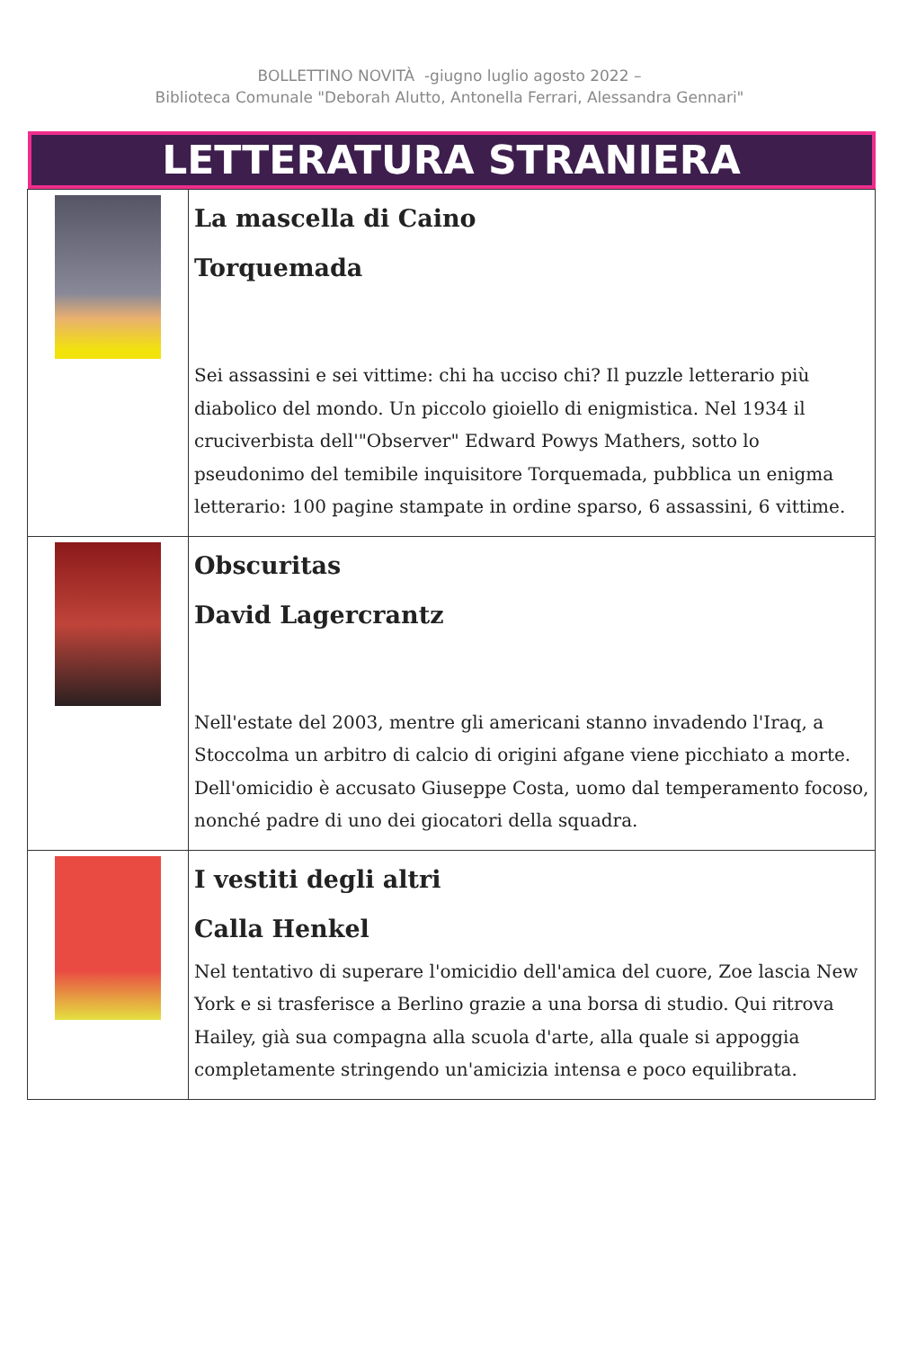BOLLETTINO NOVITÀ -giugno luglio agosto 2022 –
Biblioteca Comunale "Deborah Alutto, Antonella Ferrari, Alessandra Gennari"
| LETTERATURA STRANIERA | |
| | La mascella di Caino Torquemada Sei assassini e sei vittime: chi ha ucciso chi? Il puzzle letterario più diabolico del mondo. Un piccolo gioiello di enigmistica. Nel 1934 il cruciverbista dell'"Observer" Edward Powys Mathers, sotto lo pseudonimo del temibile inquisitore Torquemada, pubblica un enigma letterario: 100 pagine stampate in ordine sparso, 6 assassini, 6 vittime. |
| | Obscuritas David Lagercrantz Nell'estate del 2003, mentre gli americani stanno invadendo l'Iraq, a Stoccolma un arbitro di calcio di origini afgane viene picchiato a morte. Dell'omicidio è accusato Giuseppe Costa, uomo dal temperamento focoso, nonché padre di uno dei giocatori della squadra. |
| | I vestiti degli altri Calla Henkel Nel tentativo di superare l'omicidio dell'amica del cuore, Zoe lascia New York e si trasferisce a Berlino grazie a una borsa di studio. Qui ritrova Hailey, già sua compagna alla scuola d'arte, alla quale si appoggia completamente stringendo un'amicizia intensa e poco equilibrata. |